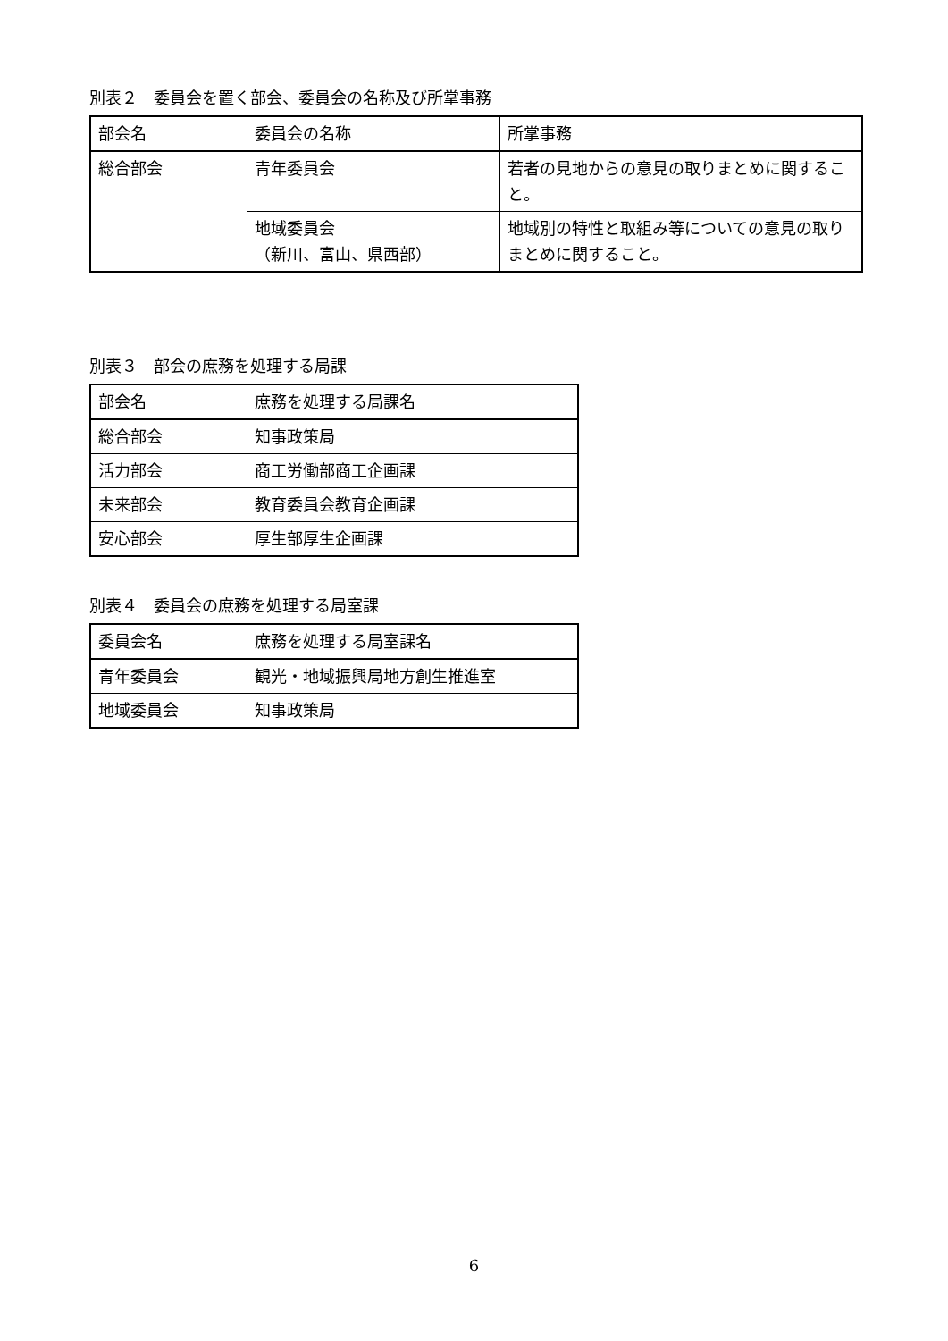別表２　委員会を置く部会、委員会の名称及び所掌事務
| 部会名 | 委員会の名称 | 所掌事務 |
| 総合部会 | 青年委員会 | 若者の見地からの意見の取りまとめに関すること。 |
| | 地域委員会 （新川、富山、県西部） | 地域別の特性と取組み等についての意見の取りまとめに関すること。 |
別表３　部会の庶務を処理する局課
| 部会名 | 庶務を処理する局課名 |
| 総合部会 | 知事政策局 |
| 活力部会 | 商工労働部商工企画課 |
| 未来部会 | 教育委員会教育企画課 |
| 安心部会 | 厚生部厚生企画課 |
別表４　委員会の庶務を処理する局室課
| 委員会名 | 庶務を処理する局室課名 |
| 青年委員会 | 観光・地域振興局地方創生推進室 |
| 地域委員会 | 知事政策局 |
6